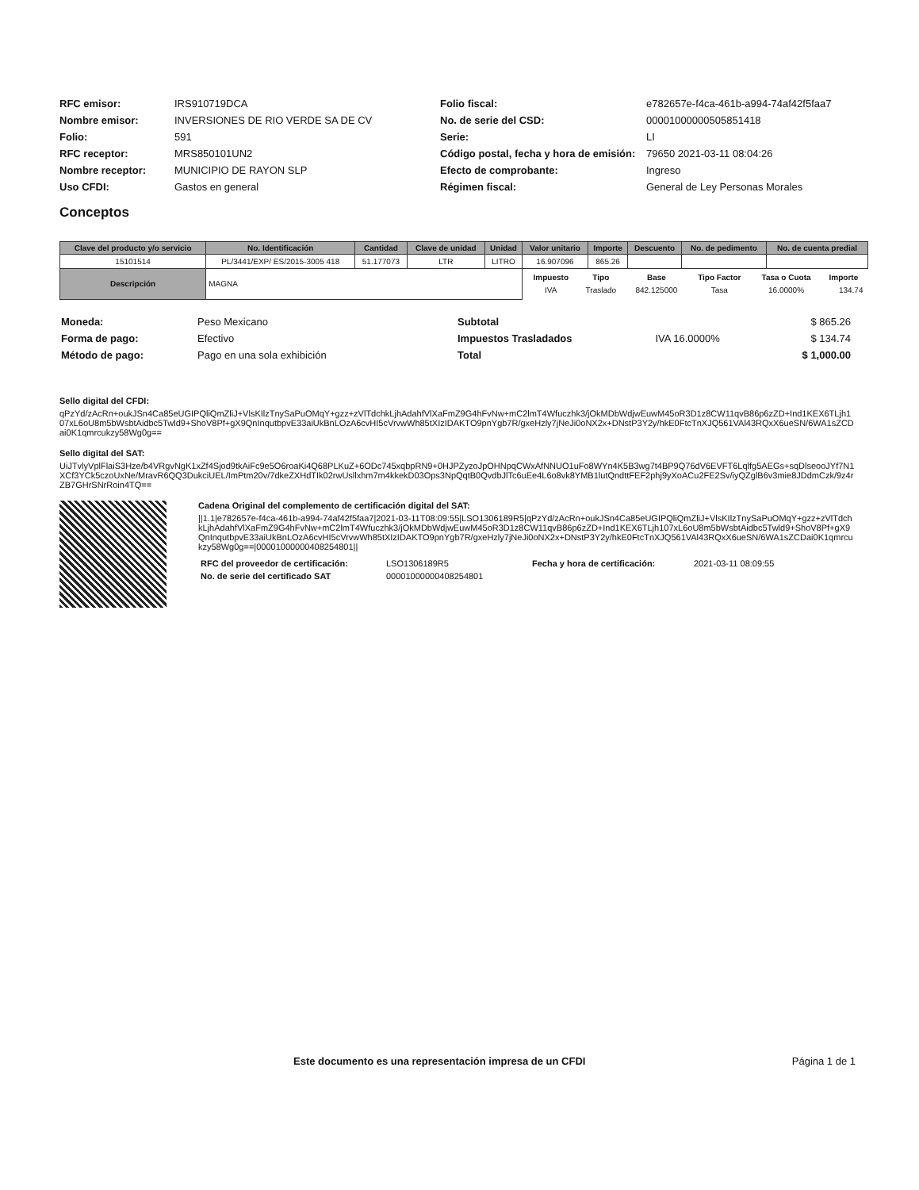| RFC emisor: | IRS910719DCA |
| Nombre emisor: | INVERSIONES DE RIO VERDE SA DE CV |
| Folio: | 591 |
| RFC receptor: | MRS850101UN2 |
| Nombre receptor: | MUNICIPIO DE RAYON SLP |
| Uso CFDI: | Gastos en general |
| Folio fiscal: | e782657e-f4ca-461b-a994-74af42f5faa7 |
| No. de serie del CSD: | 00001000000505851418 |
| Serie: | LI |
| Código postal, fecha y hora de emisión: | 79650 2021-03-11 08:04:26 |
| Efecto de comprobante: | Ingreso |
| Régimen fiscal: | General de Ley Personas Morales |
Conceptos
| Clave del producto y/o servicio | No. Identificación | Cantidad | Clave de unidad | Unidad | Valor unitario | Importe | Descuento | No. de pedimento | No. de cuenta predial |
| --- | --- | --- | --- | --- | --- | --- | --- | --- | --- |
| 15101514 | PL/3441/EXP/ ES/2015-3005 418 | 51.177073 | LTR | LITRO | 16.907096 | 865.26 | | | |
| Descripción | MAGNA | | | | / Impuesto / Tipo / Base / Tipo Factor / Tasa o Cuota / Importe / / --- / --- / --- / --- / --- / --- / / IVA / Traslado / 842.125000 / Tasa / 16.0000% / 134.74 / | | | | |
| Moneda: | Peso Mexicano |
| Forma de pago: | Efectivo |
| Método de pago: | Pago en una sola exhibición |
| Subtotal | | $ 865.26 |
| Impuestos Trasladados | IVA 16.0000% | $ 134.74 |
| Total | | $ 1,000.00 |
Sello digital del CFDI:
qPzYd/zAcRn+oukJSn4Ca85eUGIPQliQmZliJ+VlsKIlzTnySaPuOMqY+gzz+zVlTdchkLjhAdahfVlXaFmZ9G4hFvNw+mC2lmT4Wfuczhk3/jOkMDbWdjwEuwM45oR3D1z8CW11qvB86p6zZD+Ind1KEX6TLjh107xL6oU8m5bWsbtAidbc5Twld9+ShoV8Pf+gX9QnInqutbpvE33aiUkBnLOzA6cvHI5cVrvwWh85tXIzIDAKTO9pnYgb7R/gxeHzly7jNeJi0oNX2x+DNstP3Y2y/hkE0FtcTnXJQ561VAl43RQxX6ueSN/6WA1sZCDai0K1qmrcukzy58Wg0g==
Sello digital del SAT:
UiJTvlyVplFlaiS3Hze/b4VRgvNgK1xZf4Sjod9tkAiFc9e5O6roaKi4Q68PLKuZ+6ODc745xqbpRN9+0HJPZyzoJpOHNpqCWxAfNNUO1uFo8WYn4K5B3wg7t4BP9Q76dV6EVFT6Lqlfg5AEGs+sqDlseooJYf7N1XCf3YCk5czoUxNe/MravR6QQ3DukciUEL/ImPtm20v/7dkeZXHdTIk02rwUsllxhm7m4kkekD03Ops3NpQqtB0QvdbJlTc6uEe4L6o8vk8YMB1lutQndttFEF2phj9yXoACu2FE2Sv/iyQZglB6v3mie8JDdmCzk/9z4rZB7GHrSNrRoin4TQ==
Cadena Original del complemento de certificación digital del SAT:
||1.1|e782657e-f4ca-461b-a994-74af42f5faa7|2021-03-11T08:09:55|LSO1306189R5|qPzYd/zAcRn+oukJSn4Ca85eUGIPQliQmZliJ+VlsKIlzTnySaPuOMqY+gzz+zVlTdchkLjhAdahfVlXaFmZ9G4hFvNw+mC2lmT4Wfuczhk3/jOkMDbWdjwEuwM45oR3D1z8CW11qvB86p6zZD+Ind1KEX6TLjh107xL6oU8m5bWsbtAidbc5Twld9+ShoV8Pf+gX9QnInqutbpvE33aiUkBnLOzA6cvHI5cVrvwWh85tXIzIDAKTO9pnYgb7R/gxeHzly7jNeJi0oNX2x+DNstP3Y2y/hkE0FtcTnXJQ561VAl43RQxX6ueSN/6WA1sZCDai0K1qmrcukzy58Wg0g==|00001000000408254801||
| RFC del proveedor de certificación: | LSO1306189R5 | Fecha y hora de certificación: | 2021-03-11 08:09:55 |
| No. de serie del certificado SAT | 00001000000408254801 | | |
Este documento es una representación impresa de un CFDI Página 1 de 1